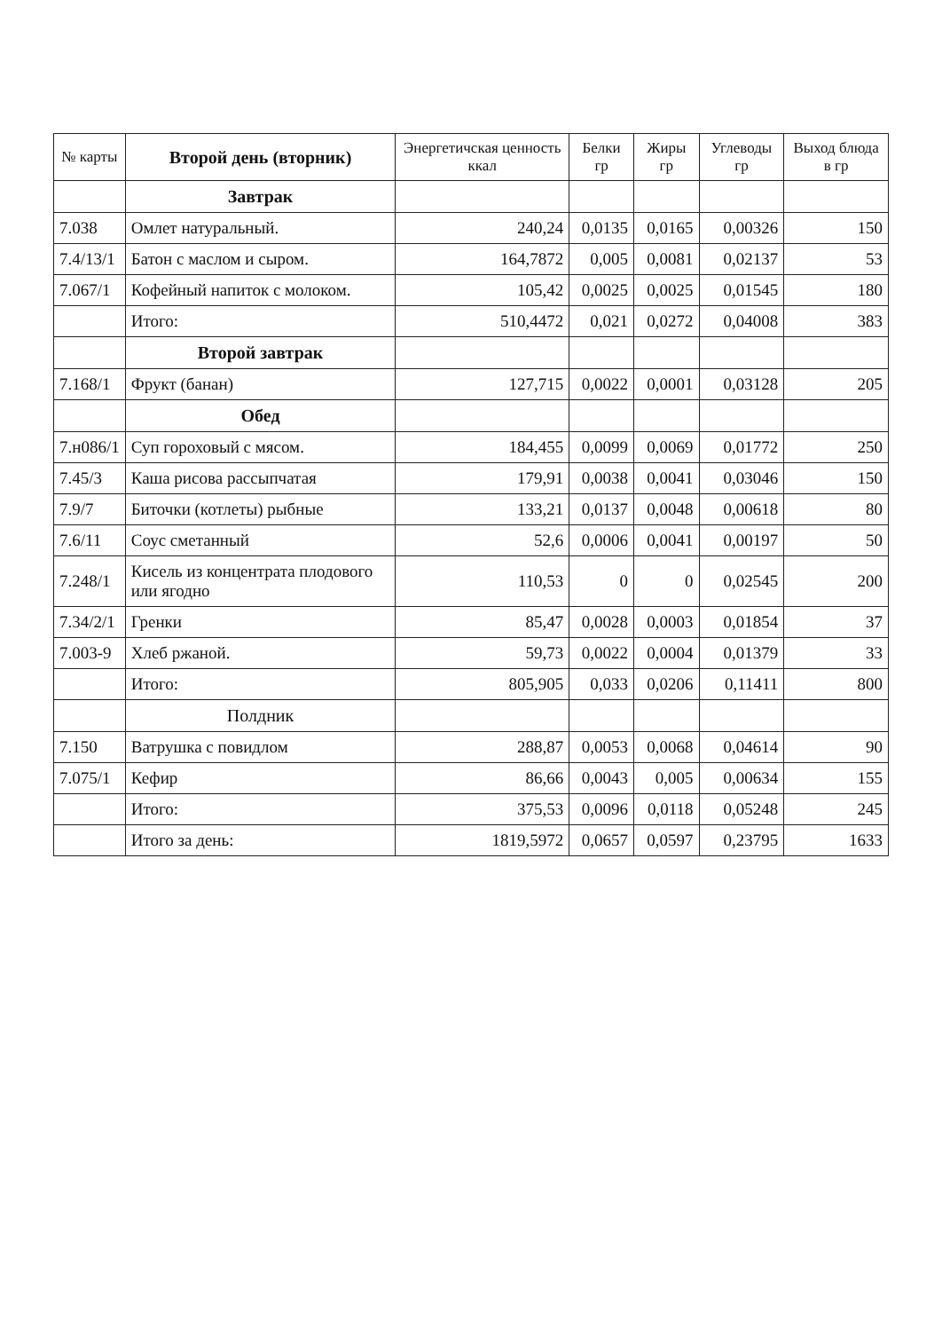| № карты | Второй день (вторник) | Энергетичская ценность ккал | Белки гр | Жиры гр | Углеводы гр | Выход блюда в гр |
| --- | --- | --- | --- | --- | --- | --- |
| | Завтрак | | | | | |
| 7.038 | Омлет натуральный. | 240,24 | 0,0135 | 0,0165 | 0,00326 | 150 |
| 7.4/13/1 | Батон с маслом и сыром. | 164,7872 | 0,005 | 0,0081 | 0,02137 | 53 |
| 7.067/1 | Кофейный напиток с молоком. | 105,42 | 0,0025 | 0,0025 | 0,01545 | 180 |
| | Итого: | 510,4472 | 0,021 | 0,0272 | 0,04008 | 383 |
| | Второй завтрак | | | | | |
| 7.168/1 | Фрукт (банан) | 127,715 | 0,0022 | 0,0001 | 0,03128 | 205 |
| | Обед | | | | | |
| 7.н086/1 | Суп гороховый с мясом. | 184,455 | 0,0099 | 0,0069 | 0,01772 | 250 |
| 7.45/3 | Каша рисова рассыпчатая | 179,91 | 0,0038 | 0,0041 | 0,03046 | 150 |
| 7.9/7 | Биточки (котлеты) рыбные | 133,21 | 0,0137 | 0,0048 | 0,00618 | 80 |
| 7.6/11 | Соус сметанный | 52,6 | 0,0006 | 0,0041 | 0,00197 | 50 |
| 7.248/1 | Кисель из концентрата плодового или ягодно | 110,53 | 0 | 0 | 0,02545 | 200 |
| 7.34/2/1 | Гренки | 85,47 | 0,0028 | 0,0003 | 0,01854 | 37 |
| 7.003-9 | Хлеб ржаной. | 59,73 | 0,0022 | 0,0004 | 0,01379 | 33 |
| | Итого: | 805,905 | 0,033 | 0,0206 | 0,11411 | 800 |
| | Полдник | | | | | |
| 7.150 | Ватрушка с повидлом | 288,87 | 0,0053 | 0,0068 | 0,04614 | 90 |
| 7.075/1 | Кефир | 86,66 | 0,0043 | 0,005 | 0,00634 | 155 |
| | Итого: | 375,53 | 0,0096 | 0,0118 | 0,05248 | 245 |
| | Итого за день: | 1819,5972 | 0,0657 | 0,0597 | 0,23795 | 1633 |